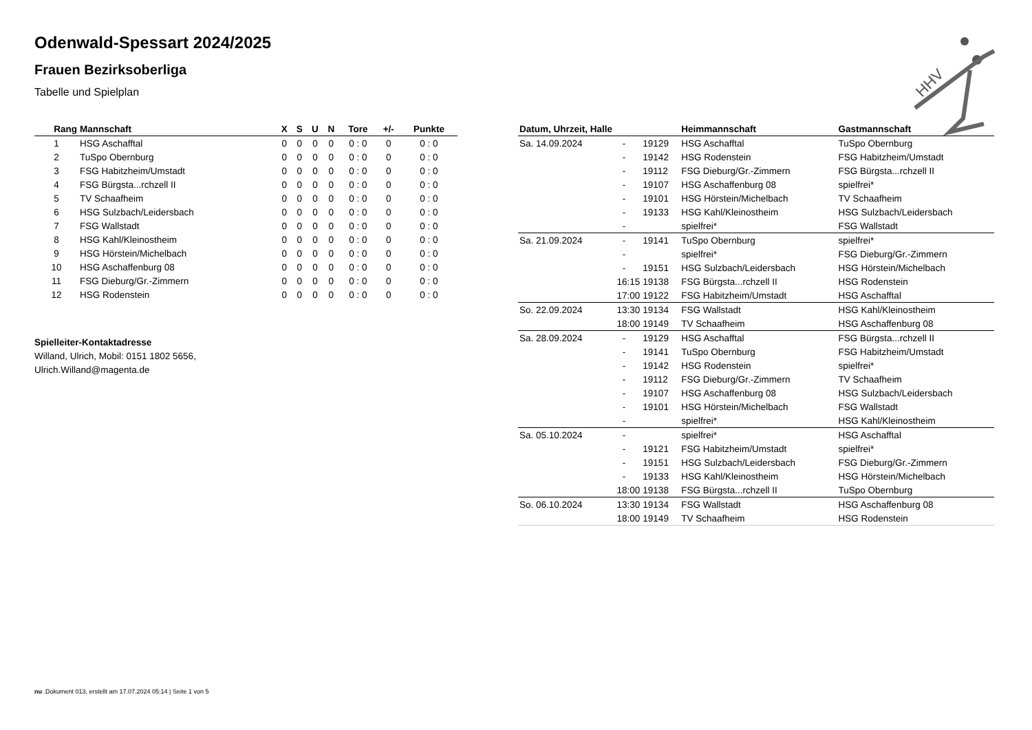Odenwald-Spessart 2024/2025
Frauen Bezirksoberliga
Tabelle und Spielplan
HHV
| Rang | Mannschaft | X | S | U | N | Tore | +/- | Punkte |
| --- | --- | --- | --- | --- | --- | --- | --- | --- |
| 1 | HSG Aschafftal | 0 | 0 | 0 | 0 | 0 : 0 | 0 | 0 : 0 |
| 2 | TuSpo Obernburg | 0 | 0 | 0 | 0 | 0 : 0 | 0 | 0 : 0 |
| 3 | FSG Habitzheim/Umstadt | 0 | 0 | 0 | 0 | 0 : 0 | 0 | 0 : 0 |
| 4 | FSG Bürgsta...rchzell II | 0 | 0 | 0 | 0 | 0 : 0 | 0 | 0 : 0 |
| 5 | TV Schaafheim | 0 | 0 | 0 | 0 | 0 : 0 | 0 | 0 : 0 |
| 6 | HSG Sulzbach/Leidersbach | 0 | 0 | 0 | 0 | 0 : 0 | 0 | 0 : 0 |
| 7 | FSG Wallstadt | 0 | 0 | 0 | 0 | 0 : 0 | 0 | 0 : 0 |
| 8 | HSG Kahl/Kleinostheim | 0 | 0 | 0 | 0 | 0 : 0 | 0 | 0 : 0 |
| 9 | HSG Hörstein/Michelbach | 0 | 0 | 0 | 0 | 0 : 0 | 0 | 0 : 0 |
| 10 | HSG Aschaffenburg 08 | 0 | 0 | 0 | 0 | 0 : 0 | 0 | 0 : 0 |
| 11 | FSG Dieburg/Gr.-Zimmern | 0 | 0 | 0 | 0 | 0 : 0 | 0 | 0 : 0 |
| 12 | HSG Rodenstein | 0 | 0 | 0 | 0 | 0 : 0 | 0 | 0 : 0 |
Spielleiter-Kontaktadresse
Willand, Ulrich, Mobil: 0151 1802 5656,
Ulrich.Willand@magenta.de
| Datum, Uhrzeit, Halle | | | Heimmannschaft | Gastmannschaft |
| --- | --- | --- | --- | --- |
| Sa. 14.09.2024 | - | 19129 | HSG Aschafftal | TuSpo Obernburg |
| | - | 19142 | HSG Rodenstein | FSG Habitzheim/Umstadt |
| | - | 19112 | FSG Dieburg/Gr.-Zimmern | FSG Bürgsta...rchzell II |
| | - | 19107 | HSG Aschaffenburg 08 | spielfrei* |
| | - | 19101 | HSG Hörstein/Michelbach | TV Schaafheim |
| | - | 19133 | HSG Kahl/Kleinostheim | HSG Sulzbach/Leidersbach |
| | - | | spielfrei* | FSG Wallstadt |
| Sa. 21.09.2024 | - | 19141 | TuSpo Obernburg | spielfrei* |
| | - | | spielfrei* | FSG Dieburg/Gr.-Zimmern |
| | - | 19151 | HSG Sulzbach/Leidersbach | HSG Hörstein/Michelbach |
| | 16:15 | 19138 | FSG Bürgsta...rchzell II | HSG Rodenstein |
| | 17:00 | 19122 | FSG Habitzheim/Umstadt | HSG Aschafftal |
| So. 22.09.2024 | 13:30 | 19134 | FSG Wallstadt | HSG Kahl/Kleinostheim |
| | 18:00 | 19149 | TV Schaafheim | HSG Aschaffenburg 08 |
| Sa. 28.09.2024 | - | 19129 | HSG Aschafftal | FSG Bürgsta...rchzell II |
| | - | 19141 | TuSpo Obernburg | FSG Habitzheim/Umstadt |
| | - | 19142 | HSG Rodenstein | spielfrei* |
| | - | 19112 | FSG Dieburg/Gr.-Zimmern | TV Schaafheim |
| | - | 19107 | HSG Aschaffenburg 08 | HSG Sulzbach/Leidersbach |
| | - | 19101 | HSG Hörstein/Michelbach | FSG Wallstadt |
| | - | | spielfrei* | HSG Kahl/Kleinostheim |
| Sa. 05.10.2024 | - | | spielfrei* | HSG Aschafftal |
| | - | 19121 | FSG Habitzheim/Umstadt | spielfrei* |
| | - | 19151 | HSG Sulzbach/Leidersbach | FSG Dieburg/Gr.-Zimmern |
| | - | 19133 | HSG Kahl/Kleinostheim | HSG Hörstein/Michelbach |
| | 18:00 | 19138 | FSG Bürgsta...rchzell II | TuSpo Obernburg |
| So. 06.10.2024 | 13:30 | 19134 | FSG Wallstadt | HSG Aschaffenburg 08 |
| | 18:00 | 19149 | TV Schaafheim | HSG Rodenstein |
nu .Dokument 013, erstellt am 17.07.2024 05:14 | Seite 1 von 5